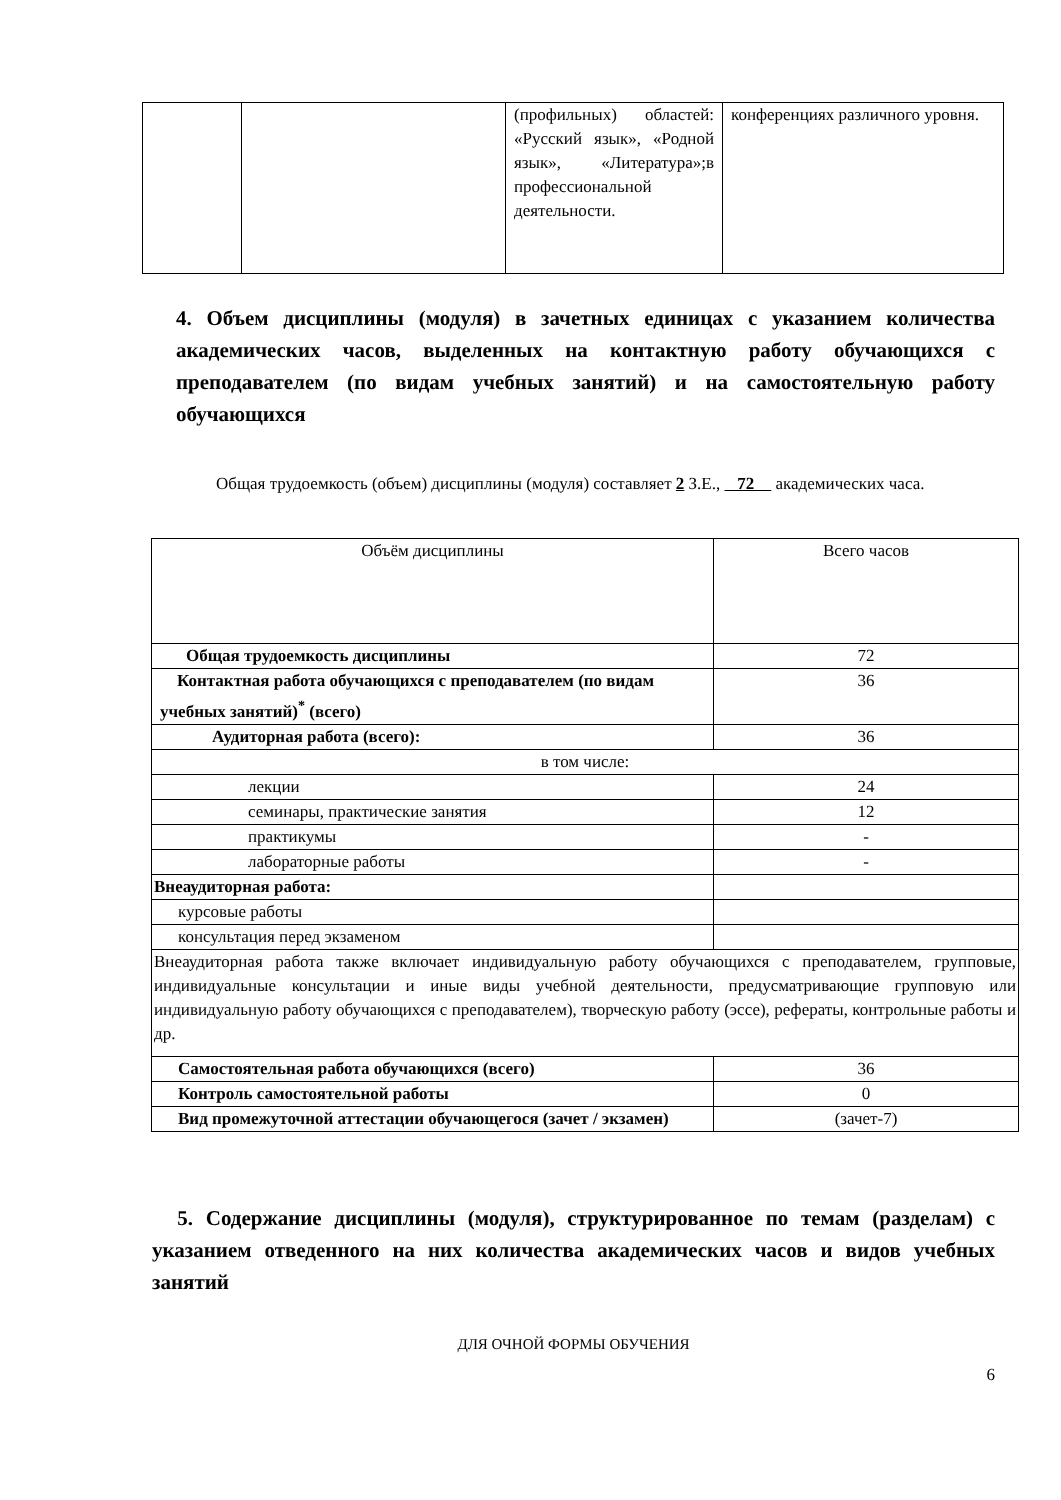| | | (профильных) областей: «Русский язык», «Родной язык», «Литература»;в профессиональной деятельности. | конференциях различного уровня. |
4. Объем дисциплины (модуля) в зачетных единицах с указанием количества академических часов, выделенных на контактную работу обучающихся с преподавателем (по видам учебных занятий) и на самостоятельную работу обучающихся
Общая трудоемкость (объем) дисциплины (модуля) составляет 2 З.Е., 72 академических часа.
| Объём дисциплины | Всего часов |
| Общая трудоемкость дисциплины | 72 |
| Контактная работа обучающихся с преподавателем (по видам учебных занятий)<sup>*</sup> (всего) | 36 |
| Аудиторная работа (всего): | 36 |
| в том числе: | |
| лекции | 24 |
| семинары, практические занятия | 12 |
| практикумы | - |
| лабораторные работы | - |
| Внеаудиторная работа: | |
| курсовые работы | |
| консультация перед экзаменом | |
| Внеаудиторная работа также включает индивидуальную работу обучающихся с преподавателем, групповые, индивидуальные консультации и иные виды учебной деятельности, предусматривающие групповую или индивидуальную работу обучающихся с преподавателем), творческую работу (эссе), рефераты, контрольные работы и др. | |
| Самостоятельная работа обучающихся (всего) | 36 |
| Контроль самостоятельной работы | 0 |
| Вид промежуточной аттестации обучающегося (зачет / экзамен) | (зачет-7) |
5. Содержание дисциплины (модуля), структурированное по темам (разделам) с указанием отведенного на них количества академических часов и видов учебных занятий
ДЛЯ ОЧНОЙ ФОРМЫ ОБУЧЕНИЯ
6